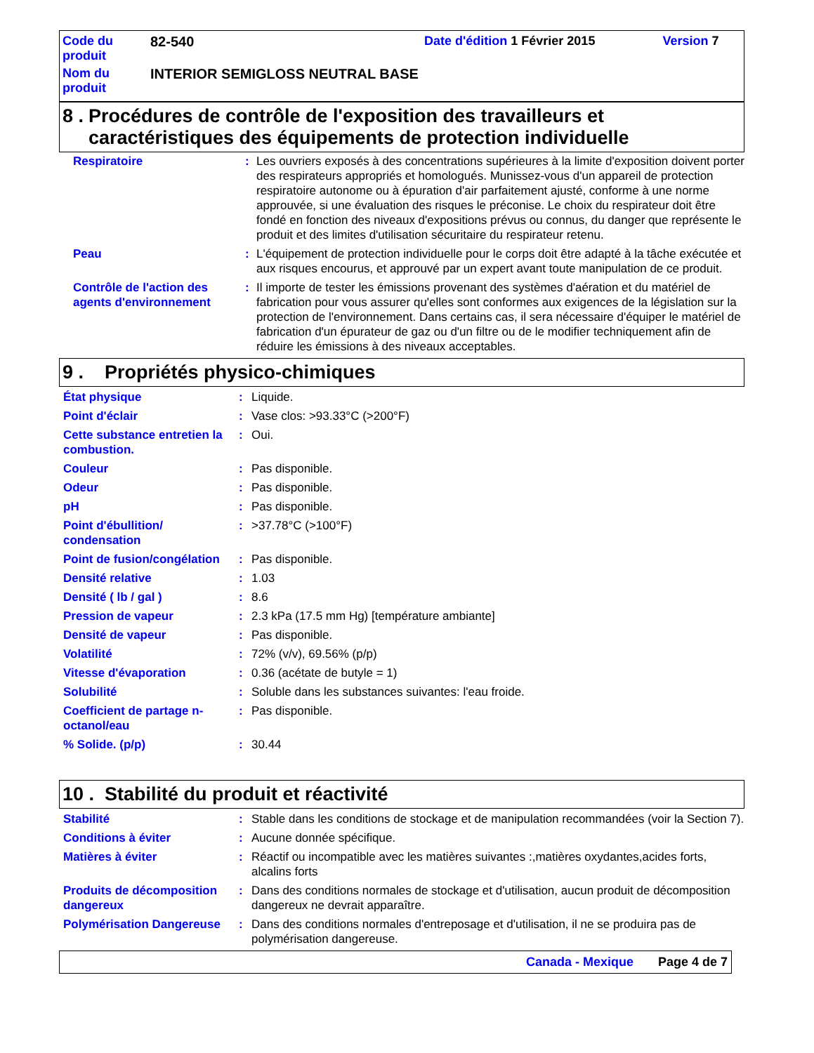| Code du produit | 82-540 | Date d'édition 1 Février 2015 | Version 7 |
| Nom du produit | INTERIOR SEMIGLOSS NEUTRAL BASE | | |
8 . Procédures de contrôle de l'exposition des travailleurs et caractéristiques des équipements de protection individuelle
Respiratoire: Les ouvriers exposés à des concentrations supérieures à la limite d'exposition doivent porter des respirateurs appropriés et homologués. Munissez-vous d'un appareil de protection respiratoire autonome ou à épuration d'air parfaitement ajusté, conforme à une norme approuvée, si une évaluation des risques le préconise. Le choix du respirateur doit être fondé en fonction des niveaux d'expositions prévus ou connus, du danger que représente le produit et des limites d'utilisation sécuritaire du respirateur retenu.
Peau: L'équipement de protection individuelle pour le corps doit être adapté à la tâche exécutée et aux risques encourus, et approuvé par un expert avant toute manipulation de ce produit.
Contrôle de l'action des agents d'environnement: Il importe de tester les émissions provenant des systèmes d'aération et du matériel de fabrication pour vous assurer qu'elles sont conformes aux exigences de la législation sur la protection de l'environnement. Dans certains cas, il sera nécessaire d'équiper le matériel de fabrication d'un épurateur de gaz ou d'un filtre ou de le modifier techniquement afin de réduire les émissions à des niveaux acceptables.
9 . Propriétés physico-chimiques
État physique: Liquide.
Point d'éclair: Vase clos: >93.33°C (>200°F)
Cette substance entretien la combustion.: Oui.
Couleur: Pas disponible.
Odeur: Pas disponible.
pH: Pas disponible.
Point d'ébullition/ condensation: >37.78°C (>100°F)
Point de fusion/congélation: Pas disponible.
Densité relative: 1.03
Densité ( lb / gal ): 8.6
Pression de vapeur: 2.3 kPa (17.5 mm Hg) [température ambiante]
Densité de vapeur: Pas disponible.
Volatilité: 72% (v/v), 69.56% (p/p)
Vitesse d'évaporation: 0.36 (acétate de butyle = 1)
Solubilité: Soluble dans les substances suivantes: l'eau froide.
Coefficient de partage n-octanol/eau: Pas disponible.
% Solide. (p/p): 30.44
10 . Stabilité du produit et réactivité
Stabilité: Stable dans les conditions de stockage et de manipulation recommandées (voir la Section 7).
Conditions à éviter: Aucune donnée spécifique.
Matières à éviter: Réactif ou incompatible avec les matières suivantes :,matières oxydantes,acides forts, alcalins forts
Produits de décomposition dangereux: Dans des conditions normales de stockage et d'utilisation, aucun produit de décomposition dangereux ne devrait apparaître.
Polymérisation Dangereuse: Dans des conditions normales d'entreposage et d'utilisation, il ne se produira pas de polymérisation dangereuse.
Canada - Mexique Page 4 de 7